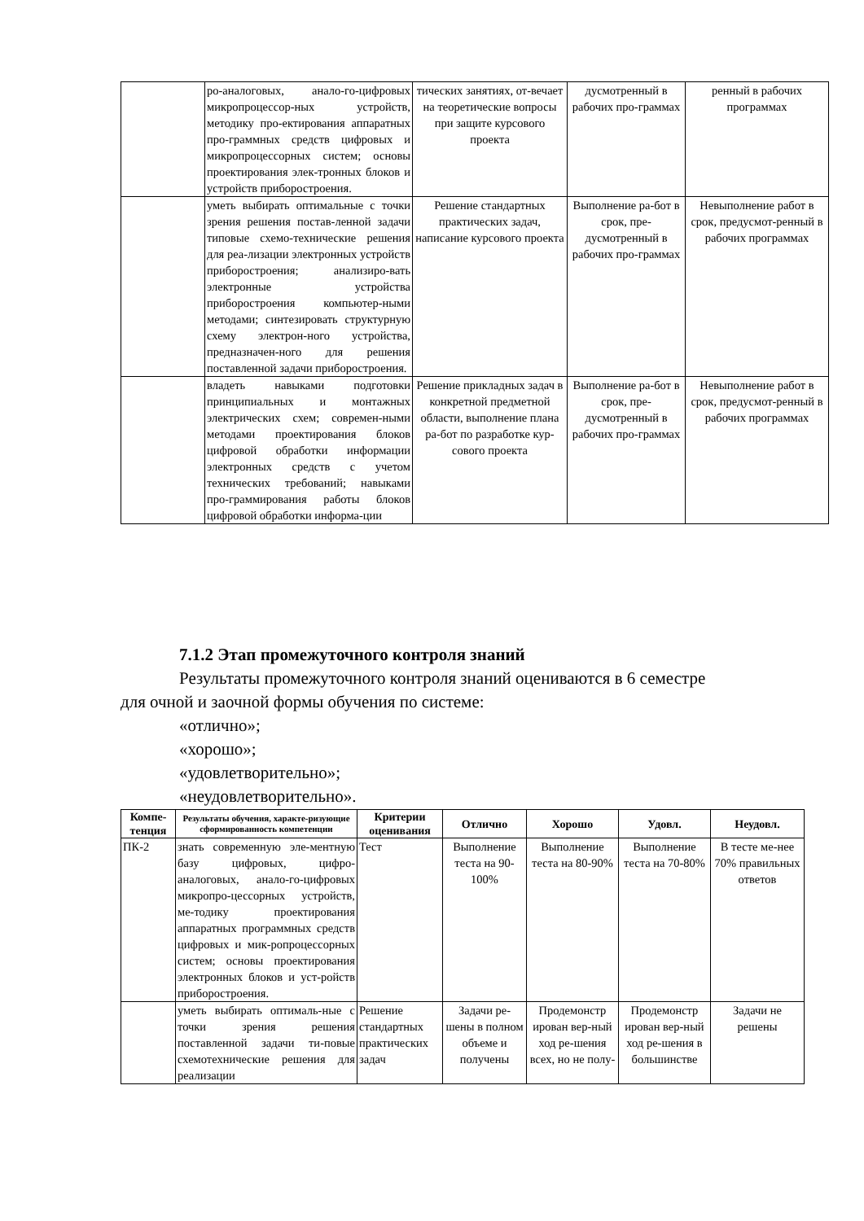| | ро-аналоговых, анало-го-цифровых микропроцессор-ных устройств, методику про-ектирования аппаратных про-граммных средств цифровых и микропроцессорных систем; основы проектирования элек-тронных блоков и устройств приборостроения. | тических занятиях, от-вечает на теоретические вопросы при защите курсового проекта | дусмотренный в рабочих про-граммах | ренный в рабочих программах |
| | уметь выбирать оптимальные с точки зрения решения постав-ленной задачи типовые схемо-технические решения для реа-лизации электронных устройств приборостроения; анализиро-вать электронные устройства приборостроения компьютер-ными методами; синтезировать структурную схему электрон-ного устройства, предназначен-ного для решения поставленной задачи приборостроения. | Решение стандартных практических задач, написание курсового проекта | Выполнение ра-бот в срок, пре-дусмотренный в рабочих про-граммах | Невыполнение работ в срок, предусмот-ренный в рабочих программах |
| | владеть навыками подготовки принципиальных и монтажных электрических схем; современ-ными методами проектирования блоков цифровой обработки информации электронных средств с учетом технических требований; навыками про-граммирования работы блоков цифровой обработки информа-ции | Решение прикладных задач в конкретной предметной области, выполнение плана ра-бот по разработке кур-сового проекта | Выполнение ра-бот в срок, пре-дусмотренный в рабочих про-граммах | Невыполнение работ в срок, предусмот-ренный в рабочих программах |
7.1.2 Этап промежуточного контроля знаний
Результаты промежуточного контроля знаний оцениваются в 6 семестре
для очной и заочной формы обучения по системе:
«отлично»;
«хорошо»;
«удовлетворительно»;
«неудовлетворительно».
| Компе-тенция | Результаты обучения, характе-ризующие сформированность компетенции | Критерии оценивания | Отлично | Хорошо | Удовл. | Неудовл. |
| --- | --- | --- | --- | --- | --- | --- |
| ПК-2 | знать современную эле-ментную базу цифровых, цифро-аналоговых, анало-го-цифровых микропро-цессорных устройств, ме-тодику проектирования аппаратных программных средств цифровых и мик-ропроцессорных систем; основы проектирования электронных блоков и уст-ройств приборостроения. | Тест | Выполнение теста на 90-100% | Выполнение теста на 80-90% | Выполнение теста на 70-80% | В тесте ме-нее 70% правильных ответов |
| | уметь выбирать оптималь-ные с точки зрения решения поставленной задачи ти-повые схемотехнические решения для реализации | Решение стандартных практических задач | Задачи ре-шены в полном объеме и получены | Продемонстр ирован вер-ный ход ре-шения всех, но не полу- | Продемонстр ирован вер-ный ход ре-шения в большинстве | Задачи не решены |